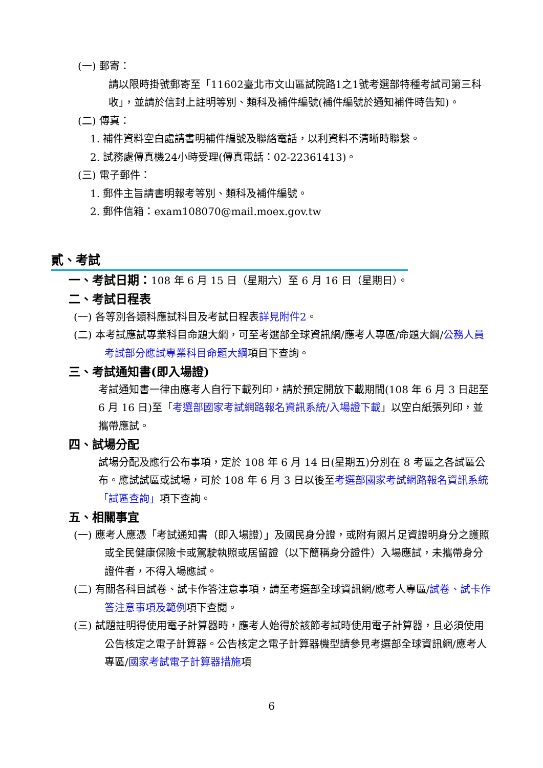(一) 郵寄：
請以限時掛號郵寄至「11602臺北市文山區試院路1之1號考選部特種考試司第三科收」，並請於信封上註明等別、類科及補件編號(補件編號於通知補件時告知)。
(二) 傳真：
1. 補件資料空白處請書明補件編號及聯絡電話，以利資料不清晰時聯繫。
2. 試務處傳真機24小時受理(傳真電話：02-22361413)。
(三) 電子郵件：
1. 郵件主旨請書明報考等別、類科及補件編號。
2. 郵件信箱：exam108070@mail.moex.gov.tw
貳、考試
一、考試日期：108 年 6 月 15 日（星期六）至 6 月 16 日（星期日）。
二、考試日程表
(一) 各等別各類科應試科目及考試日程表詳見附件2。
(二) 本考試應試專業科目命題大綱，可至考選部全球資訊網/應考人專區/命題大綱/公務人員考試部分應試專業科目命題大綱項目下查詢。
三、考試通知書(即入場證)
考試通知書一律由應考人自行下載列印，請於預定開放下載期間(108 年 6 月 3 日起至 6 月 16 日)至「考選部國家考試網路報名資訊系統/入場證下載」以空白紙張列印，並攜帶應試。
四、試場分配
試場分配及應行公布事項，定於 108 年 6 月 14 日(星期五)分別在 8 考區之各試區公布。應試試區或試場，可於 108 年 6 月 3 日以後至考選部國家考試網路報名資訊系統「試區查詢」項下查詢。
五、相關事宜
(一) 應考人應憑「考試通知書（即入場證）」及國民身分證，或附有照片足資證明身分之護照或全民健康保險卡或駕駛執照或居留證（以下簡稱身分證件）入場應試，未攜帶身分證件者，不得入場應試。
(二) 有關各科目試卷、試卡作答注意事項，請至考選部全球資訊網/應考人專區/試卷、試卡作答注意事項及範例項下查閱。
(三) 試題註明得使用電子計算器時，應考人始得於該節考試時使用電子計算器，且必須使用公告核定之電子計算器。公告核定之電子計算器機型請參見考選部全球資訊網/應考人專區/國家考試電子計算器措施項
6